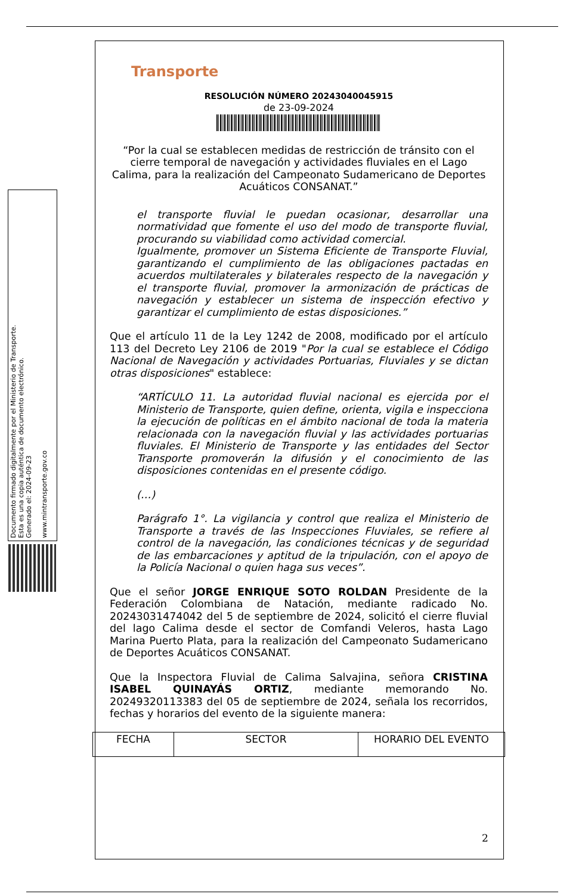Documento firmado digitalmente por el Ministerio de Transporte.
Esta es una copia auténtica de documento electrónico.
Generado el: 2024-09-23
www.mintransporte.gov.co
Transporte
RESOLUCIÓN NÚMERO 20243040045915
de 23-09-2024
“Por la cual se establecen medidas de restricción de tránsito con el cierre temporal de navegación y actividades fluviales en el Lago Calima, para la realización del Campeonato Sudamericano de Deportes Acuáticos CONSANAT.”
el transporte fluvial le puedan ocasionar, desarrollar una normatividad que fomente el uso del modo de transporte fluvial, procurando su viabilidad como actividad comercial.
Igualmente, promover un Sistema Eficiente de Transporte Fluvial, garantizando el cumplimiento de las obligaciones pactadas en acuerdos multilaterales y bilaterales respecto de la navegación y el transporte fluvial, promover la armonización de prácticas de navegación y establecer un sistema de inspección efectivo y garantizar el cumplimiento de estas disposiciones.”
Que el artículo 11 de la Ley 1242 de 2008, modificado por el artículo 113 del Decreto Ley 2106 de 2019 "Por la cual se establece el Código Nacional de Navegación y actividades Portuarias, Fluviales y se dictan otras disposiciones" establece:
“ARTÍCULO 11. La autoridad fluvial nacional es ejercida por el Ministerio de Transporte, quien define, orienta, vigila e inspecciona la ejecución de políticas en el ámbito nacional de toda la materia relacionada con la navegación fluvial y las actividades portuarias fluviales. El Ministerio de Transporte y las entidades del Sector Transporte promoverán la difusión y el conocimiento de las disposiciones contenidas en el presente código.
(…)
Parágrafo 1°. La vigilancia y control que realiza el Ministerio de Transporte a través de las Inspecciones Fluviales, se refiere al control de la navegación, las condiciones técnicas y de seguridad de las embarcaciones y aptitud de la tripulación, con el apoyo de la Policía Nacional o quien haga sus veces”.
Que el señor JORGE ENRIQUE SOTO ROLDAN Presidente de la Federación Colombiana de Natación, mediante radicado No. 20243031474042 del 5 de septiembre de 2024, solicitó el cierre fluvial del lago Calima desde el sector de Comfandi Veleros, hasta Lago Marina Puerto Plata, para la realización del Campeonato Sudamericano de Deportes Acuáticos CONSANAT.
Que la Inspectora Fluvial de Calima Salvajina, señora CRISTINA ISABEL QUINAYÁS ORTIZ, mediante memorando No. 20249320113383 del 05 de septiembre de 2024, señala los recorridos, fechas y horarios del evento de la siguiente manera:
| FECHA | SECTOR | HORARIO DEL EVENTO |
| --- | --- | --- |
2